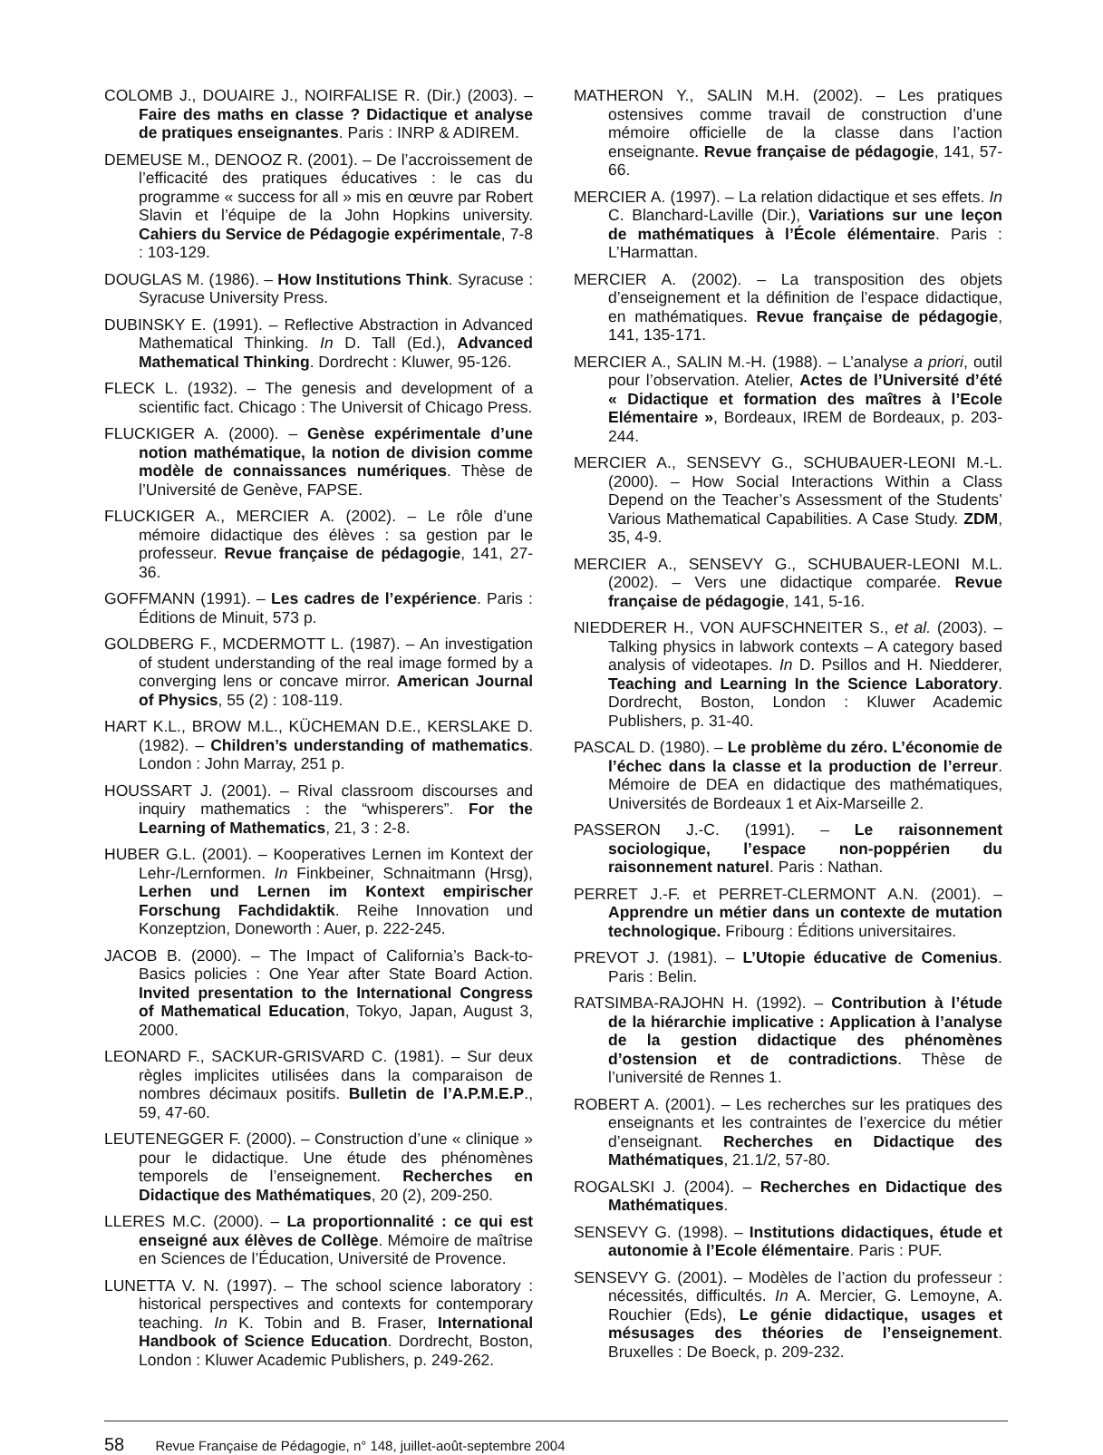COLOMB J., DOUAIRE J., NOIRFALISE R. (Dir.) (2003). – Faire des maths en classe ? Didactique et analyse de pratiques enseignantes. Paris : INRP & ADIREM.
DEMEUSE M., DENOOZ R. (2001). – De l’accroissement de l’efficacité des pratiques éducatives : le cas du programme « success for all » mis en œuvre par Robert Slavin et l’équipe de la John Hopkins university. Cahiers du Service de Pédagogie expérimentale, 7-8 : 103-129.
DOUGLAS M. (1986). – How Institutions Think. Syracuse : Syracuse University Press.
DUBINSKY E. (1991). – Reflective Abstraction in Advanced Mathematical Thinking. In D. Tall (Ed.), Advanced Mathematical Thinking. Dordrecht : Kluwer, 95-126.
FLECK L. (1932). – The genesis and development of a scientific fact. Chicago : The Universit of Chicago Press.
FLUCKIGER A. (2000). – Genèse expérimentale d’une notion mathématique, la notion de division comme modèle de connaissances numériques. Thèse de l’Université de Genève, FAPSE.
FLUCKIGER A., MERCIER A. (2002). – Le rôle d’une mémoire didactique des élèves : sa gestion par le professeur. Revue française de pédagogie, 141, 27-36.
GOFFMANN (1991). – Les cadres de l’expérience. Paris : Éditions de Minuit, 573 p.
GOLDBERG F., MCDERMOTT L. (1987). – An investigation of student understanding of the real image formed by a converging lens or concave mirror. American Journal of Physics, 55 (2) : 108-119.
HART K.L., BROW M.L., KÜCHEMAN D.E., KERSLAKE D. (1982). – Children’s understanding of mathematics. London : John Marray, 251 p.
HOUSSART J. (2001). – Rival classroom discourses and inquiry mathematics : the “whisperers”. For the Learning of Mathematics, 21, 3 : 2-8.
HUBER G.L. (2001). – Kooperatives Lernen im Kontext der Lehr-/Lernformen. In Finkbeiner, Schnaitmann (Hrsg), Lerhen und Lernen im Kontext empirischer Forschung Fachdidaktik. Reihe Innovation und Konzeptzion, Doneworth : Auer, p. 222-245.
JACOB B. (2000). – The Impact of California’s Back-to-Basics policies : One Year after State Board Action. Invited presentation to the International Congress of Mathematical Education, Tokyo, Japan, August 3, 2000.
LEONARD F., SACKUR-GRISVARD C. (1981). – Sur deux règles implicites utilisées dans la comparaison de nombres décimaux positifs. Bulletin de l’A.P.M.E.P., 59, 47-60.
LEUTENEGGER F. (2000). – Construction d’une « clinique » pour le didactique. Une étude des phénomènes temporels de l’enseignement. Recherches en Didactique des Mathématiques, 20 (2), 209-250.
LLERES M.C. (2000). – La proportionnalité : ce qui est enseigné aux élèves de Collège. Mémoire de maîtrise en Sciences de l’Éducation, Université de Provence.
LUNETTA V. N. (1997). – The school science laboratory : historical perspectives and contexts for contemporary teaching. In K. Tobin and B. Fraser, International Handbook of Science Education. Dordrecht, Boston, London : Kluwer Academic Publishers, p. 249-262.
MATHERON Y., SALIN M.H. (2002). – Les pratiques ostensives comme travail de construction d’une mémoire officielle de la classe dans l’action enseignante. Revue française de pédagogie, 141, 57-66.
MERCIER A. (1997). – La relation didactique et ses effets. In C. Blanchard-Laville (Dir.), Variations sur une leçon de mathématiques à l’École élémentaire. Paris : L’Harmattan.
MERCIER A. (2002). – La transposition des objets d’enseignement et la définition de l’espace didactique, en mathématiques. Revue française de pédagogie, 141, 135-171.
MERCIER A., SALIN M.-H. (1988). – L’analyse a priori, outil pour l’observation. Atelier, Actes de l’Université d’été « Didactique et formation des maîtres à l’Ecole Elémentaire », Bordeaux, IREM de Bordeaux, p. 203-244.
MERCIER A., SENSEVY G., SCHUBAUER-LEONI M.-L. (2000). – How Social Interactions Within a Class Depend on the Teacher’s Assessment of the Students’ Various Mathematical Capabilities. A Case Study. ZDM, 35, 4-9.
MERCIER A., SENSEVY G., SCHUBAUER-LEONI M.L. (2002). – Vers une didactique comparée. Revue française de pédagogie, 141, 5-16.
NIEDDERER H., VON AUFSCHNEITER S., et al. (2003). – Talking physics in labwork contexts – A category based analysis of videotapes. In D. Psillos and H. Niedderer, Teaching and Learning In the Science Laboratory. Dordrecht, Boston, London : Kluwer Academic Publishers, p. 31-40.
PASCAL D. (1980). – Le problème du zéro. L’économie de l’échec dans la classe et la production de l’erreur. Mémoire de DEA en didactique des mathématiques, Universités de Bordeaux 1 et Aix-Marseille 2.
PASSERON J.-C. (1991). – Le raisonnement sociologique, l’espace non-poppérien du raisonnement naturel. Paris : Nathan.
PERRET J.-F. et PERRET-CLERMONT A.N. (2001). – Apprendre un métier dans un contexte de mutation technologique. Fribourg : Éditions universitaires.
PREVOT J. (1981). – L’Utopie éducative de Comenius. Paris : Belin.
RATSIMBA-RAJOHN H. (1992). – Contribution à l’étude de la hiérarchie implicative : Application à l’analyse de la gestion didactique des phénomènes d’ostension et de contradictions. Thèse de l’université de Rennes 1.
ROBERT A. (2001). – Les recherches sur les pratiques des enseignants et les contraintes de l’exercice du métier d’enseignant. Recherches en Didactique des Mathématiques, 21.1/2, 57-80.
ROGALSKI J. (2004). – Recherches en Didactique des Mathématiques.
SENSEVY G. (1998). – Institutions didactiques, étude et autonomie à l’Ecole élémentaire. Paris : PUF.
SENSEVY G. (2001). – Modèles de l’action du professeur : nécessités, difficultés. In A. Mercier, G. Lemoyne, A. Rouchier (Eds), Le génie didactique, usages et mésusages des théories de l’enseignement. Bruxelles : De Boeck, p. 209-232.
58 Revue Française de Pédagogie, n° 148, juillet-août-septembre 2004